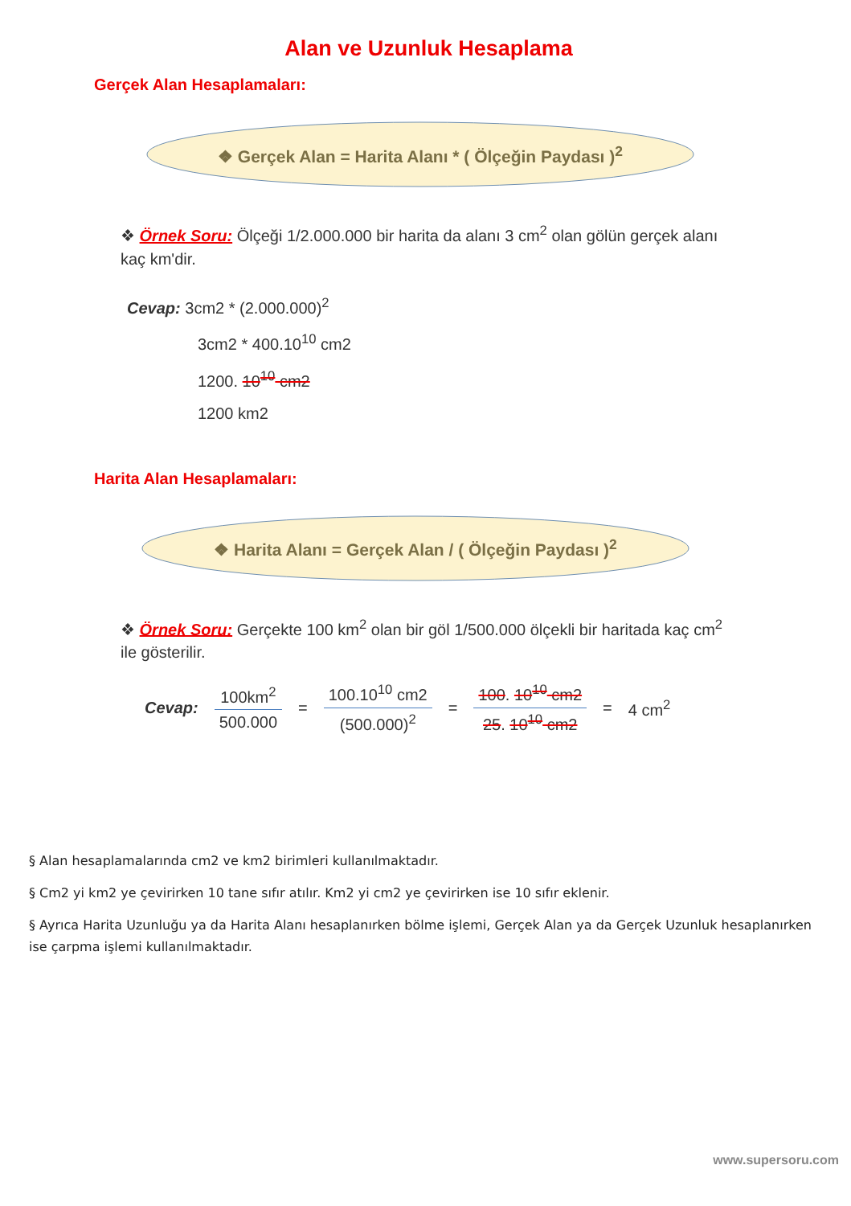Alan ve Uzunluk Hesaplama
Gerçek Alan Hesaplamaları:
❖ Gerçek Alan = Harita Alanı * ( Ölçeğin Paydası )<sup>2</sup>
❖ Örnek Soru: Ölçeği 1/2.000.000 bir harita da alanı 3 cm<sup>2</sup> olan gölün gerçek alanı kaç km'dir.
Cevap: 3cm2 * (2.000.000)<sup>2</sup>
3cm2 * 400.10<sup>10</sup> cm2
1200. 10<sup>10</sup> cm2
1200 km2
Harita Alan Hesaplamaları:
❖ Harita Alanı = Gerçek Alan / ( Ölçeğin Paydası )<sup>2</sup>
❖ Örnek Soru: Gerçekte 100 km<sup>2</sup> olan bir göl 1/500.000 ölçekli bir haritada kaç cm<sup>2</sup> ile gösterilir.
Cevap:
100km<sup>2</sup>
500.000
=
100.10<sup>10</sup> cm2
(500.000)<sup>2</sup>
=
100. 10<sup>10</sup> cm2
25. 10<sup>10</sup> cm2
= 4 cm<sup>2</sup>
§ Alan hesaplamalarında cm2 ve km2 birimleri kullanılmaktadır.
§ Cm2 yi km2 ye çevirirken 10 tane sıfır atılır. Km2 yi cm2 ye çevirirken ise 10 sıfır eklenir.
§ Ayrıca Harita Uzunluğu ya da Harita Alanı hesaplanırken bölme işlemi, Gerçek Alan ya da Gerçek Uzunluk hesaplanırken ise çarpma işlemi kullanılmaktadır.
www.supersoru.com